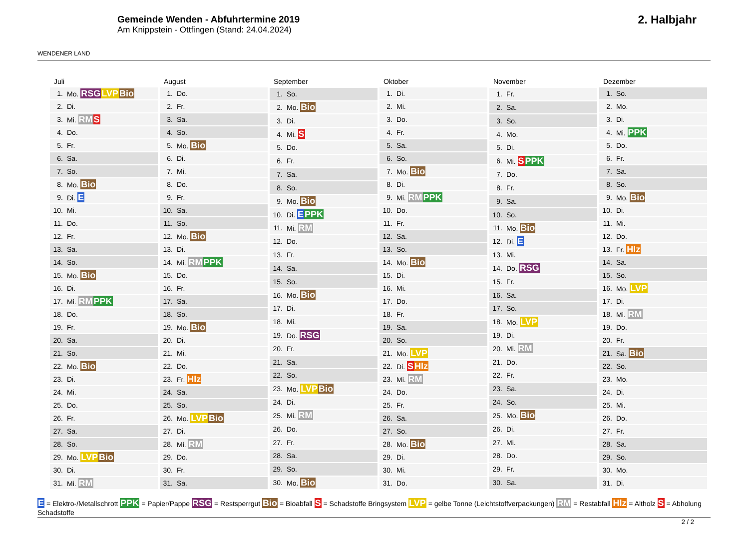WENDENER LAND
Gemeinde Wenden - Abfuhrtermine 2019
Am Knippstein - Ottfingen (Stand: 24.04.2024)
2. Halbjahr
| Juli | |
| --- | --- |
| 1. | Mo. RSG LVP Bio |
| 2. | Di. |
| 3. | Mi. RM S |
| 4. | Do. |
| 5. | Fr. |
| 6. | Sa. |
| 7. | So. |
| 8. | Mo. Bio |
| 9. | Di. E |
| 10. | Mi. |
| 11. | Do. |
| 12. | Fr. |
| 13. | Sa. |
| 14. | So. |
| 15. | Mo. Bio |
| 16. | Di. |
| 17. | Mi. RM PPK |
| 18. | Do. |
| 19. | Fr. |
| 20. | Sa. |
| 21. | So. |
| 22. | Mo. Bio |
| 23. | Di. |
| 24. | Mi. |
| 25. | Do. |
| 26. | Fr. |
| 27. | Sa. |
| 28. | So. |
| 29. | Mo. LVP Bio |
| 30. | Di. |
| 31. | Mi. RM |
| August | |
| --- | --- |
| 1. | Do. |
| 2. | Fr. |
| 3. | Sa. |
| 4. | So. |
| 5. | Mo. Bio |
| 6. | Di. |
| 7. | Mi. |
| 8. | Do. |
| 9. | Fr. |
| 10. | Sa. |
| 11. | So. |
| 12. | Mo. Bio |
| 13. | Di. |
| 14. | Mi. RM PPK |
| 15. | Do. |
| 16. | Fr. |
| 17. | Sa. |
| 18. | So. |
| 19. | Mo. Bio |
| 20. | Di. |
| 21. | Mi. |
| 22. | Do. |
| 23. | Fr. Hlz |
| 24. | Sa. |
| 25. | So. |
| 26. | Mo. LVP Bio |
| 27. | Di. |
| 28. | Mi. RM |
| 29. | Do. |
| 30. | Fr. |
| 31. | Sa. |
| September | |
| --- | --- |
| 1. | So. |
| 2. | Mo. Bio |
| 3. | Di. |
| 4. | Mi. S |
| 5. | Do. |
| 6. | Fr. |
| 7. | Sa. |
| 8. | So. |
| 9. | Mo. Bio |
| 10. | Di. E PPK |
| 11. | Mi. RM |
| 12. | Do. |
| 13. | Fr. |
| 14. | Sa. |
| 15. | So. |
| 16. | Mo. Bio |
| 17. | Di. |
| 18. | Mi. |
| 19. | Do. RSG |
| 20. | Fr. |
| 21. | Sa. |
| 22. | So. |
| 23. | Mo. LVP Bio |
| 24. | Di. |
| 25. | Mi. RM |
| 26. | Do. |
| 27. | Fr. |
| 28. | Sa. |
| 29. | So. |
| 30. | Mo. Bio |
| Oktober | |
| --- | --- |
| 1. | Di. |
| 2. | Mi. |
| 3. | Do. |
| 4. | Fr. |
| 5. | Sa. |
| 6. | So. |
| 7. | Mo. Bio |
| 8. | Di. |
| 9. | Mi. RM PPK |
| 10. | Do. |
| 11. | Fr. |
| 12. | Sa. |
| 13. | So. |
| 14. | Mo. Bio |
| 15. | Di. |
| 16. | Mi. |
| 17. | Do. |
| 18. | Fr. |
| 19. | Sa. |
| 20. | So. |
| 21. | Mo. LVP |
| 22. | Di. S Hlz |
| 23. | Mi. RM |
| 24. | Do. |
| 25. | Fr. |
| 26. | Sa. |
| 27. | So. |
| 28. | Mo. Bio |
| 29. | Di. |
| 30. | Mi. |
| 31. | Do. |
| November | |
| --- | --- |
| 1. | Fr. |
| 2. | Sa. |
| 3. | So. |
| 4. | Mo. |
| 5. | Di. |
| 6. | Mi. S PPK |
| 7. | Do. |
| 8. | Fr. |
| 9. | Sa. |
| 10. | So. |
| 11. | Mo. Bio |
| 12. | Di. E |
| 13. | Mi. |
| 14. | Do. RSG |
| 15. | Fr. |
| 16. | Sa. |
| 17. | So. |
| 18. | Mo. LVP |
| 19. | Di. |
| 20. | Mi. RM |
| 21. | Do. |
| 22. | Fr. |
| 23. | Sa. |
| 24. | So. |
| 25. | Mo. Bio |
| 26. | Di. |
| 27. | Mi. |
| 28. | Do. |
| 29. | Fr. |
| 30. | Sa. |
| Dezember | |
| --- | --- |
| 1. | So. |
| 2. | Mo. |
| 3. | Di. |
| 4. | Mi. PPK |
| 5. | Do. |
| 6. | Fr. |
| 7. | Sa. |
| 8. | So. |
| 9. | Mo. Bio |
| 10. | Di. |
| 11. | Mi. |
| 12. | Do. |
| 13. | Fr. Hlz |
| 14. | Sa. |
| 15. | So. |
| 16. | Mo. LVP |
| 17. | Di. |
| 18. | Mi. RM |
| 19. | Do. |
| 20. | Fr. |
| 21. | Sa. Bio |
| 22. | So. |
| 23. | Mo. |
| 24. | Di. |
| 25. | Mi. |
| 26. | Do. |
| 27. | Fr. |
| 28. | Sa. |
| 29. | So. |
| 30. | Mo. |
| 31. | Di. |
E = Elektro-/Metallschrott PPK = Papier/Pappe RSG = Restsperrgut Bio = Bioabfall S = Schadstoffe Bringsystem LVP = gelbe Tonne (Leichtstoffverpackungen) RM = Restabfall Hlz = Altholz S = Abholung Schadstoffe
2 / 2